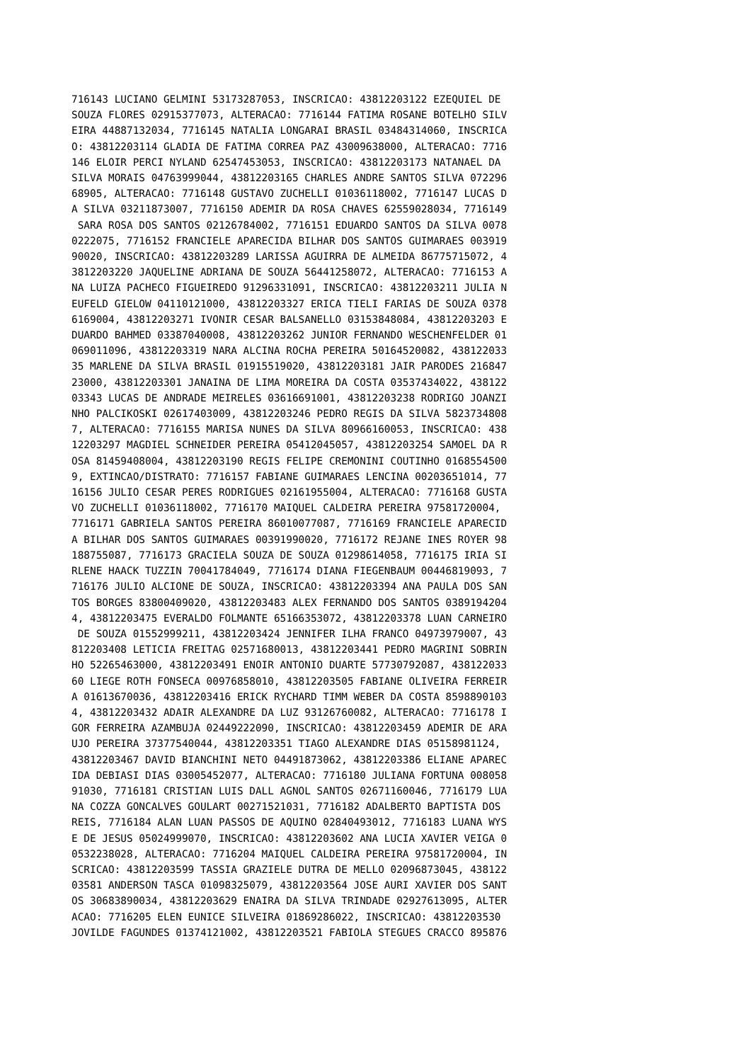716143 LUCIANO GELMINI 53173287053, INSCRICAO: 43812203122 EZEQUIEL DE
SOUZA FLORES 02915377073, ALTERACAO: 7716144 FATIMA ROSANE BOTELHO SILV
EIRA 44887132034, 7716145 NATALIA LONGARAI BRASIL 03484314060, INSCRICA
O: 43812203114 GLADIA DE FATIMA CORREA PAZ 43009638000, ALTERACAO: 7716
146 ELOIR PERCI NYLAND 62547453053, INSCRICAO: 43812203173 NATANAEL DA
SILVA MORAIS 04763999044, 43812203165 CHARLES ANDRE SANTOS SILVA 072296
68905, ALTERACAO: 7716148 GUSTAVO ZUCHELLI 01036118002, 7716147 LUCAS D
A SILVA 03211873007, 7716150 ADEMIR DA ROSA CHAVES 62559028034, 7716149
 SARA ROSA DOS SANTOS 02126784002, 7716151 EDUARDO SANTOS DA SILVA 0078
0222075, 7716152 FRANCIELE APARECIDA BILHAR DOS SANTOS GUIMARAES 003919
90020, INSCRICAO: 43812203289 LARISSA AGUIRRA DE ALMEIDA 86775715072, 4
3812203220 JAQUELINE ADRIANA DE SOUZA 56441258072, ALTERACAO: 7716153 A
NA LUIZA PACHECO FIGUEIREDO 91296331091, INSCRICAO: 43812203211 JULIA N
EUFELD GIELOW 04110121000, 43812203327 ERICA TIELI FARIAS DE SOUZA 0378
6169004, 43812203271 IVONIR CESAR BALSANELLO 03153848084, 43812203203 E
DUARDO BAHMED 03387040008, 43812203262 JUNIOR FERNANDO WESCHENFELDER 01
069011096, 43812203319 NARA ALCINA ROCHA PEREIRA 50164520082, 438122033
35 MARLENE DA SILVA BRASIL 01915519020, 43812203181 JAIR PARODES 216847
23000, 43812203301 JANAINA DE LIMA MOREIRA DA COSTA 03537434022, 438122
03343 LUCAS DE ANDRADE MEIRELES 03616691001, 43812203238 RODRIGO JOANZI
NHO PALCIKOSKI 02617403009, 43812203246 PEDRO REGIS DA SILVA 5823734808
7, ALTERACAO: 7716155 MARISA NUNES DA SILVA 80966160053, INSCRICAO: 438
12203297 MAGDIEL SCHNEIDER PEREIRA 05412045057, 43812203254 SAMOEL DA R
OSA 81459408004, 43812203190 REGIS FELIPE CREMONINI COUTINHO 0168554500
9, EXTINCAO/DISTRATO: 7716157 FABIANE GUIMARAES LENCINA 00203651014, 77
16156 JULIO CESAR PERES RODRIGUES 02161955004, ALTERACAO: 7716168 GUSTA
VO ZUCHELLI 01036118002, 7716170 MAIQUEL CALDEIRA PEREIRA 97581720004,
7716171 GABRIELA SANTOS PEREIRA 86010077087, 7716169 FRANCIELE APARECID
A BILHAR DOS SANTOS GUIMARAES 00391990020, 7716172 REJANE INES ROYER 98
188755087, 7716173 GRACIELA SOUZA DE SOUZA 01298614058, 7716175 IRIA SI
RLENE HAACK TUZZIN 70041784049, 7716174 DIANA FIEGENBAUM 00446819093, 7
716176 JULIO ALCIONE DE SOUZA, INSCRICAO: 43812203394 ANA PAULA DOS SAN
TOS BORGES 83800409020, 43812203483 ALEX FERNANDO DOS SANTOS 0389194204
4, 43812203475 EVERALDO FOLMANTE 65166353072, 43812203378 LUAN CARNEIRO
 DE SOUZA 01552999211, 43812203424 JENNIFER ILHA FRANCO 04973979007, 43
812203408 LETICIA FREITAG 02571680013, 43812203441 PEDRO MAGRINI SOBRIN
HO 52265463000, 43812203491 ENOIR ANTONIO DUARTE 57730792087, 438122033
60 LIEGE ROTH FONSECA 00976858010, 43812203505 FABIANE OLIVEIRA FERREIR
A 01613670036, 43812203416 ERICK RYCHARD TIMM WEBER DA COSTA 8598890103
4, 43812203432 ADAIR ALEXANDRE DA LUZ 93126760082, ALTERACAO: 7716178 I
GOR FERREIRA AZAMBUJA 02449222090, INSCRICAO: 43812203459 ADEMIR DE ARA
UJO PEREIRA 37377540044, 43812203351 TIAGO ALEXANDRE DIAS 05158981124,
43812203467 DAVID BIANCHINI NETO 04491873062, 43812203386 ELIANE APAREC
IDA DEBIASI DIAS 03005452077, ALTERACAO: 7716180 JULIANA FORTUNA 008058
91030, 7716181 CRISTIAN LUIS DALL AGNOL SANTOS 02671160046, 7716179 LUA
NA COZZA GONCALVES GOULART 00271521031, 7716182 ADALBERTO BAPTISTA DOS
REIS, 7716184 ALAN LUAN PASSOS DE AQUINO 02840493012, 7716183 LUANA WYS
E DE JESUS 05024999070, INSCRICAO: 43812203602 ANA LUCIA XAVIER VEIGA 0
0532238028, ALTERACAO: 7716204 MAIQUEL CALDEIRA PEREIRA 97581720004, IN
SCRICAO: 43812203599 TASSIA GRAZIELE DUTRA DE MELLO 02096873045, 438122
03581 ANDERSON TASCA 01098325079, 43812203564 JOSE AURI XAVIER DOS SANT
OS 30683890034, 43812203629 ENAIRA DA SILVA TRINDADE 02927613095, ALTER
ACAO: 7716205 ELEN EUNICE SILVEIRA 01869286022, INSCRICAO: 43812203530
JOVILDE FAGUNDES 01374121002, 43812203521 FABIOLA STEGUES CRACCO 895876